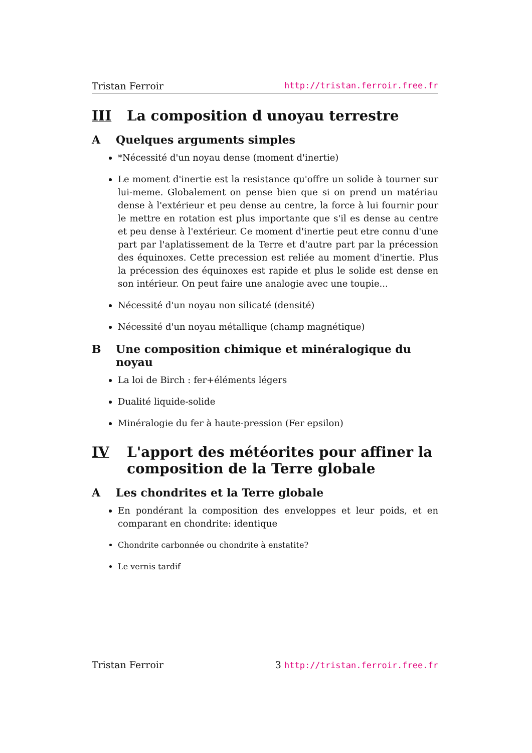Tristan Ferroir http://tristan.ferroir.free.fr
III La composition d unoyau terrestre
A Quelques arguments simples
*Nécessité d'un noyau dense (moment d'inertie)
Le moment d'inertie est la resistance qu'offre un solide à tourner sur lui-meme. Globalement on pense bien que si on prend un matériau dense à l'extérieur et peu dense au centre, la force à lui fournir pour le mettre en rotation est plus importante que s'il es dense au centre et peu dense à l'extérieur. Ce moment d'inertie peut etre connu d'une part par l'aplatissement de la Terre et d'autre part par la précession des équinoxes. Cette precession est reliée au moment d'inertie. Plus la précession des équinoxes est rapide et plus le solide est dense en son intérieur. On peut faire une analogie avec une toupie...
Nécessité d'un noyau non silicaté (densité)
Nécessité d'un noyau métallique (champ magnétique)
B Une composition chimique et minéralogique du noyau
La loi de Birch : fer+éléments légers
Dualité liquide-solide
Minéralogie du fer à haute-pression (Fer epsilon)
IV L'apport des météorites pour affiner la composition de la Terre globale
A Les chondrites et la Terre globale
En pondérant la composition des enveloppes et leur poids, et en comparant en chondrite: identique
Chondrite carbonnée ou chondrite à enstatite?
Le vernis tardif
Tristan Ferroir 3 http://tristan.ferroir.free.fr